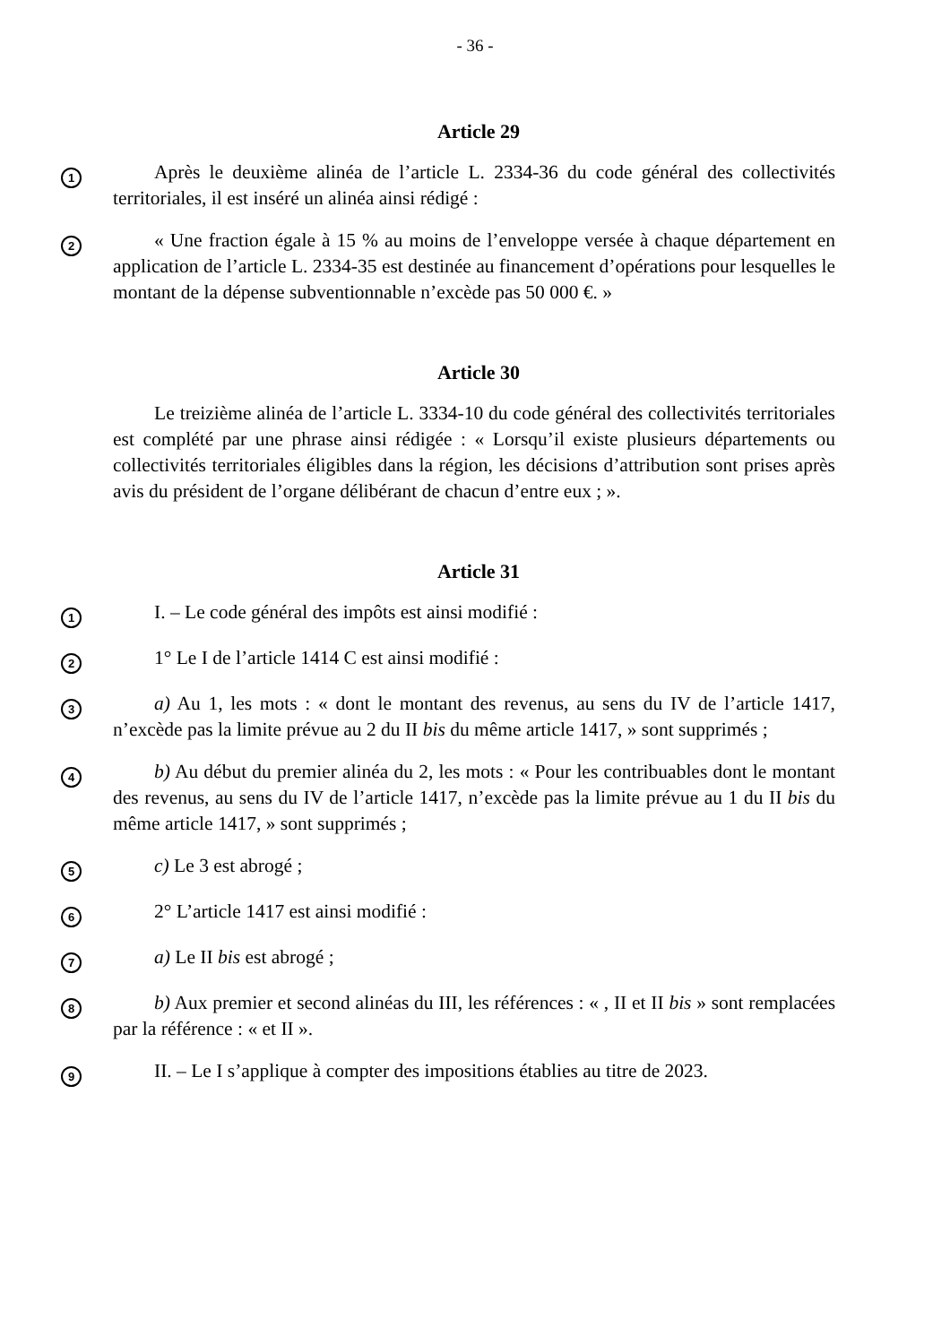- 36 -
Article 29
1
Après le deuxième alinéa de l’article L. 2334-36 du code général des collectivités territoriales, il est inséré un alinéa ainsi rédigé :
2
« Une fraction égale à 15 % au moins de l’enveloppe versée à chaque département en application de l’article L. 2334-35 est destinée au financement d’opérations pour lesquelles le montant de la dépense subventionnable n’excède pas 50 000 €. »
Article 30
Le treizième alinéa de l’article L. 3334-10 du code général des collectivités territoriales est complété par une phrase ainsi rédigée : « Lorsqu’il existe plusieurs départements ou collectivités territoriales éligibles dans la région, les décisions d’attribution sont prises après avis du président de l’organe délibérant de chacun d’entre eux ; ».
Article 31
1
I. – Le code général des impôts est ainsi modifié :
2
1° Le I de l’article 1414 C est ainsi modifié :
3
a) Au 1, les mots : « dont le montant des revenus, au sens du IV de l’article 1417, n’excède pas la limite prévue au 2 du II bis du même article 1417, » sont supprimés ;
4
b) Au début du premier alinéa du 2, les mots : « Pour les contribuables dont le montant des revenus, au sens du IV de l’article 1417, n’excède pas la limite prévue au 1 du II bis du même article 1417, » sont supprimés ;
5
c) Le 3 est abrogé ;
6
2° L’article 1417 est ainsi modifié :
7
a) Le II bis est abrogé ;
8
b) Aux premier et second alinéas du III, les références : « , II et II bis » sont remplacées par la référence : « et II ».
9
II. – Le I s’applique à compter des impositions établies au titre de 2023.